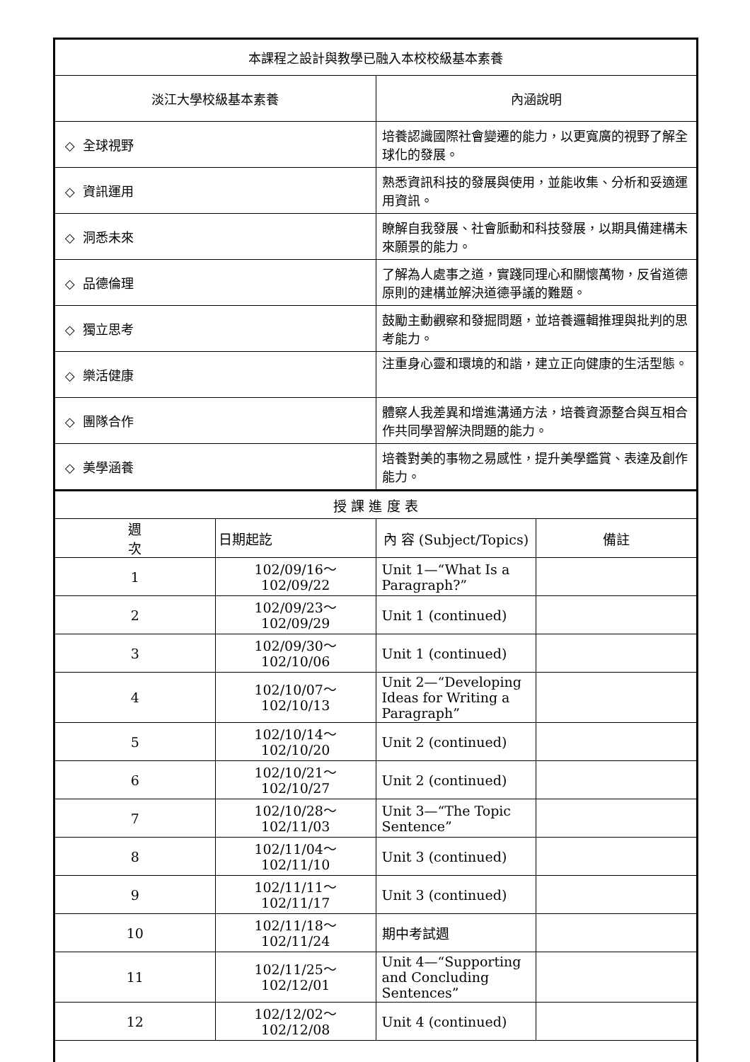| 本課程之設計與教學已融入本校校級基本素養 | |
| 淡江大學校級基本素養 | 內涵說明 |
| ◇ 全球視野 | 培養認識國際社會變遷的能力，以更寬廣的視野了解全球化的發展。 |
| ◇ 資訊運用 | 熟悉資訊科技的發展與使用，並能收集、分析和妥適運用資訊。 |
| ◇ 洞悉未來 | 瞭解自我發展、社會脈動和科技發展，以期具備建構未來願景的能力。 |
| ◇ 品德倫理 | 了解為人處事之道，實踐同理心和關懷萬物，反省道德原則的建構並解決道德爭議的難題。 |
| ◇ 獨立思考 | 鼓勵主動觀察和發掘問題，並培養邏輯推理與批判的思考能力。 |
| ◇ 樂活健康 | 注重身心靈和環境的和諧，建立正向健康的生活型態。 |
| ◇ 團隊合作 | 體察人我差異和增進溝通方法，培養資源整合與互相合作共同學習解決問題的能力。 |
| ◇ 美學涵養 | 培養對美的事物之易感性，提升美學鑑賞、表達及創作能力。 |
| 授 課 進 度 表 | | | |
| 週 次 | 日期起訖 | 內 容 (Subject/Topics) | 備註 |
| 1 | 102/09/16～ 102/09/22 | Unit 1—“What Is a Paragraph?” | |
| 2 | 102/09/23～ 102/09/29 | Unit 1 (continued) | |
| 3 | 102/09/30～ 102/10/06 | Unit 1 (continued) | |
| 4 | 102/10/07～ 102/10/13 | Unit 2—“Developing Ideas for Writing a Paragraph” | |
| 5 | 102/10/14～ 102/10/20 | Unit 2 (continued) | |
| 6 | 102/10/21～ 102/10/27 | Unit 2 (continued) | |
| 7 | 102/10/28～ 102/11/03 | Unit 3—“The Topic Sentence” | |
| 8 | 102/11/04～ 102/11/10 | Unit 3 (continued) | |
| 9 | 102/11/11～ 102/11/17 | Unit 3 (continued) | |
| 10 | 102/11/18～ 102/11/24 | 期中考試週 | |
| 11 | 102/11/25～ 102/12/01 | Unit 4—“Supporting and Concluding Sentences” | |
| 12 | 102/12/02～ 102/12/08 | Unit 4 (continued) | |